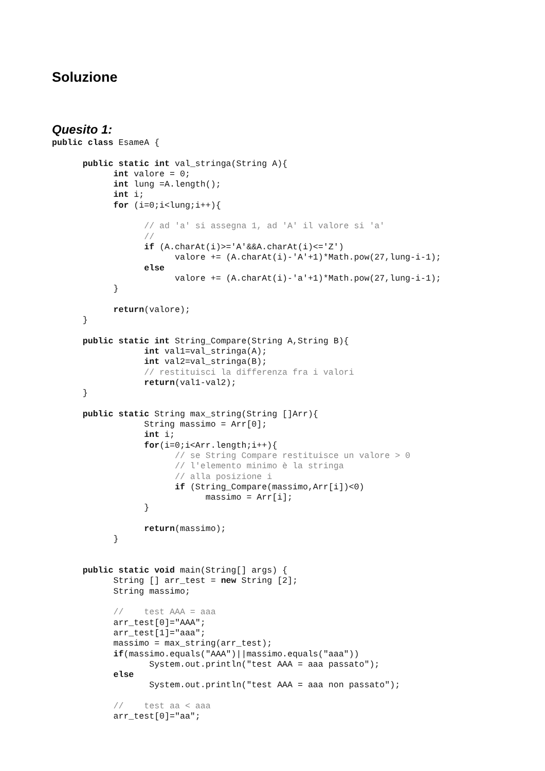Soluzione
Quesito 1:
public class EsameA {

      public static int val_stringa(String A){
            int valore = 0;
            int lung =A.length();
            int i;
            for (i=0;i<lung;i++){

                  // ad 'a' si assegna 1, ad 'A' il valore si 'a'
                  //
                  if (A.charAt(i)>='A'&&A.charAt(i)<='Z')
                        valore += (A.charAt(i)-'A'+1)*Math.pow(27,lung-i-1);
                  else
                        valore += (A.charAt(i)-'a'+1)*Math.pow(27,lung-i-1);
            }

            return(valore);
      }

      public static int String_Compare(String A,String B){
                  int val1=val_stringa(A);
                  int val2=val_stringa(B);
                  // restituisci la differenza fra i valori
                  return(val1-val2);
      }

      public static String max_string(String []Arr){
                  String massimo = Arr[0];
                  int i;
                  for(i=0;i<Arr.length;i++){
                        // se String Compare restituisce un valore > 0
                        // l'elemento minimo è la stringa
                        // alla posizione i
                        if (String_Compare(massimo,Arr[i])<0)
                              massimo = Arr[i];
                  }

                  return(massimo);
            }


      public static void main(String[] args) {
            String [] arr_test = new String [2];
            String massimo;

            //    test AAA = aaa
            arr_test[0]="AAA";
            arr_test[1]="aaa";
            massimo = max_string(arr_test);
            if(massimo.equals("AAA")||massimo.equals("aaa"))
                   System.out.println("test AAA = aaa passato");
            else
                   System.out.println("test AAA = aaa non passato");

            //    test aa < aaa
            arr_test[0]="aa";